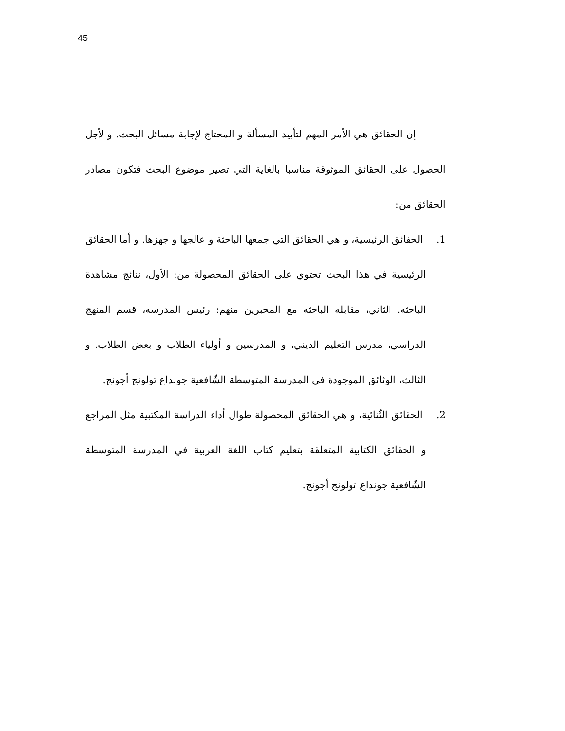45
إن الحقائق هي الأمر المهم لتأييد المسألة و المحتاج لإجابة مسائل البحث. و لأجل الحصول على الحقائق الموثوقة مناسبا بالغاية التي تصير موضوع البحث فتكون مصادر الحقائق من:
1. الحقائق الرئيسية، و هي الحقائق التي جمعها الباحثة و عالجها و جهزها. و أما الحقائق الرئيسية في هذا البحث تحتوي على الحقائق المحصولة من: الأول، نتائج مشاهدة الباحثة. الثاني، مقابلة الباحثة مع المخبرين منهم: رئيس المدرسة، قسم المنهج الدراسي، مدرس التعليم الديني، و المدرسين و أولياء الطلاب و بعض الطلاب. و الثالث، الوثائق الموجودة في المدرسة المتوسطة الشّافعية جونداع تولونج أجونج.
2. الحقائق الثُنائية، و هي الحقائق المحصولة طوال أداء الدراسة المكتبية مثل المراجع و الحقائق الكتابية المتعلقة بتعليم كتاب اللغة العربية في المدرسة المتوسطة الشّافعية جونداع تولونج أجونج.